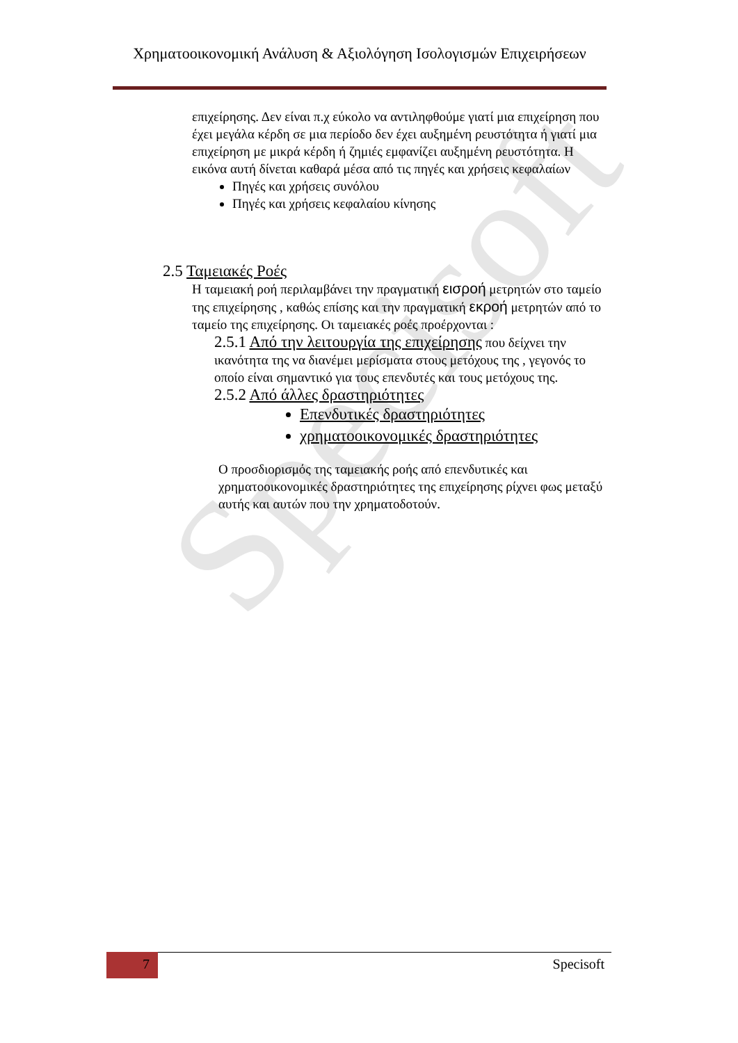Specisoft
Χρηματοοικονομική Ανάλυση & Αξιολόγηση Ισολογισμών Επιχειρήσεων
επιχείρησης. Δεν είναι π.χ εύκολο να αντιληφθούμε γιατί μια επιχείρηση που έχει μεγάλα κέρδη σε μια περίοδο δεν έχει αυξημένη ρευστότητα ή γιατί μια επιχείρηση με μικρά κέρδη ή ζημιές εμφανίζει αυξημένη ρευστότητα. Η εικόνα αυτή δίνεται καθαρά μέσα από τις πηγές και χρήσεις κεφαλαίων
Πηγές και χρήσεις συνόλου
Πηγές και χρήσεις κεφαλαίου κίνησης
2.5 Ταμειακές Ροές
Η ταμειακή ροή περιλαμβάνει την πραγματική εισροή μετρητών στο ταμείο της επιχείρησης , καθώς επίσης και την πραγματική εκροή μετρητών από το ταμείο της επιχείρησης. Οι ταμειακές ροές προέρχονται :
2.5.1 Από την λειτουργία της επιχείρησης που δείχνει την ικανότητα της να διανέμει μερίσματα στους μετόχους της , γεγονός το οποίο είναι σημαντικό για τους επενδυτές και τους μετόχους της.
2.5.2 Από άλλες δραστηριότητες
Επενδυτικές δραστηριότητες
χρηματοοικονομικές δραστηριότητες
Ο προσδιορισμός της ταμειακής ροής από επενδυτικές και χρηματοοικονομικές δραστηριότητες της επιχείρησης ρίχνει φως μεταξύ αυτής και αυτών που την χρηματοδοτούν.
7 Specisoft